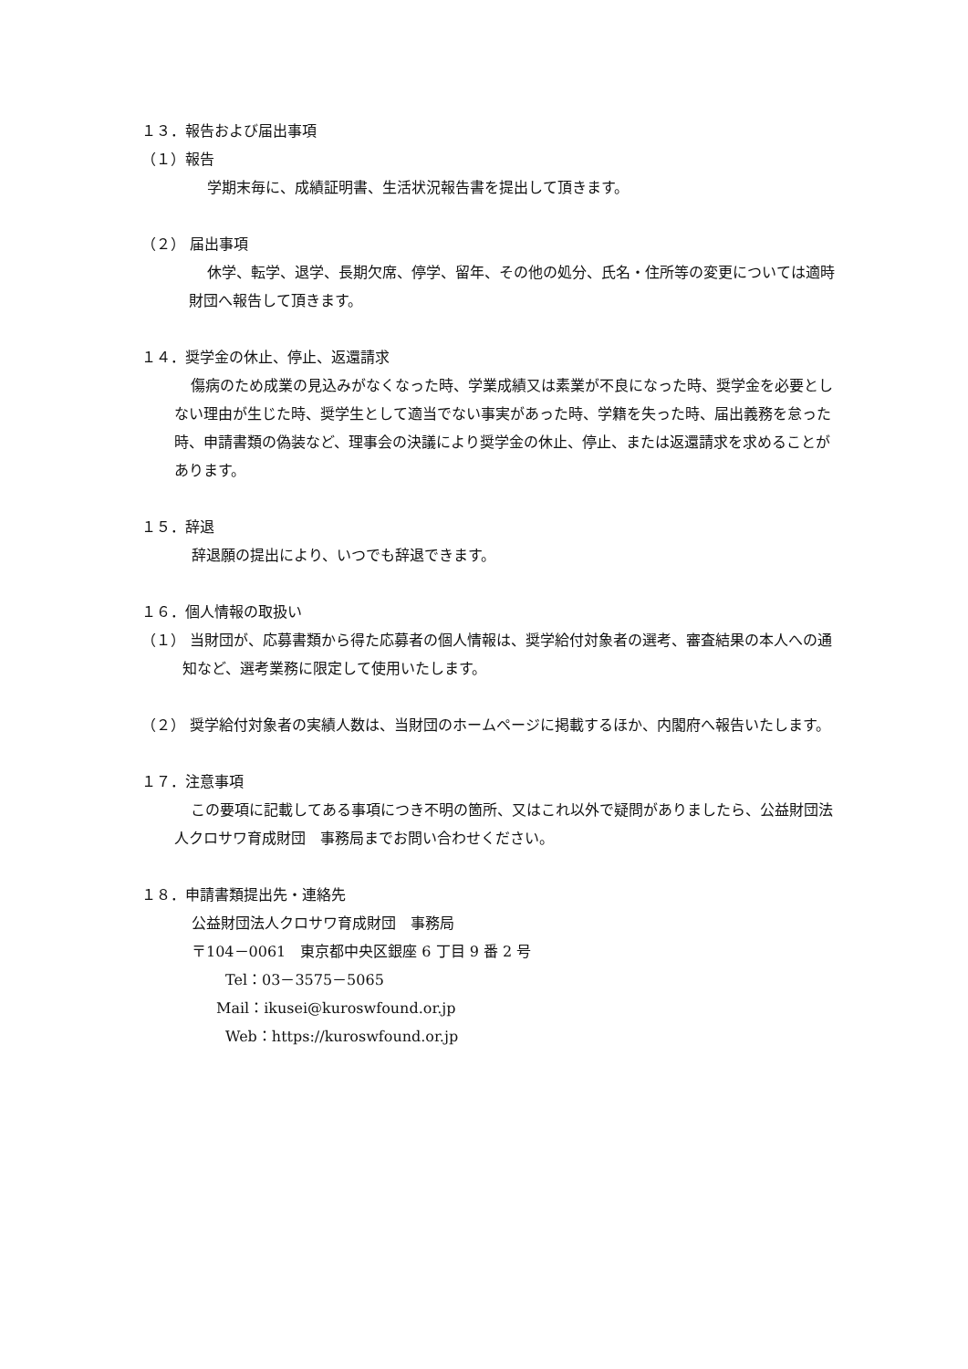１３．報告および届出事項
（１）報告
学期末毎に、成績証明書、生活状況報告書を提出して頂きます。
（２） 届出事項
休学、転学、退学、長期欠席、停学、留年、その他の処分、氏名・住所等の変更については適時財団へ報告して頂きます。
１４．奨学金の休止、停止、返還請求
傷病のため成業の見込みがなくなった時、学業成績又は素業が不良になった時、奨学金を必要としない理由が生じた時、奨学生として適当でない事実があった時、学籍を失った時、届出義務を怠った時、申請書類の偽装など、理事会の決議により奨学金の休止、停止、または返還請求を求めることがあります。
１５．辞退
辞退願の提出により、いつでも辞退できます。
１６．個人情報の取扱い
（１） 当財団が、応募書類から得た応募者の個人情報は、奨学給付対象者の選考、審査結果の本人への通知など、選考業務に限定して使用いたします。
（２） 奨学給付対象者の実績人数は、当財団のホームページに掲載するほか、内閣府へ報告いたします。
１７．注意事項
この要項に記載してある事項につき不明の箇所、又はこれ以外で疑問がありましたら、公益財団法人クロサワ育成財団　事務局までお問い合わせください。
１８．申請書類提出先・連絡先
公益財団法人クロサワ育成財団　事務局
〒104－0061　東京都中央区銀座 6 丁目 9 番 2 号
Tel：03－3575－5065
Mail：ikusei@kuroswfound.or.jp
Web：https://kuroswfound.or.jp